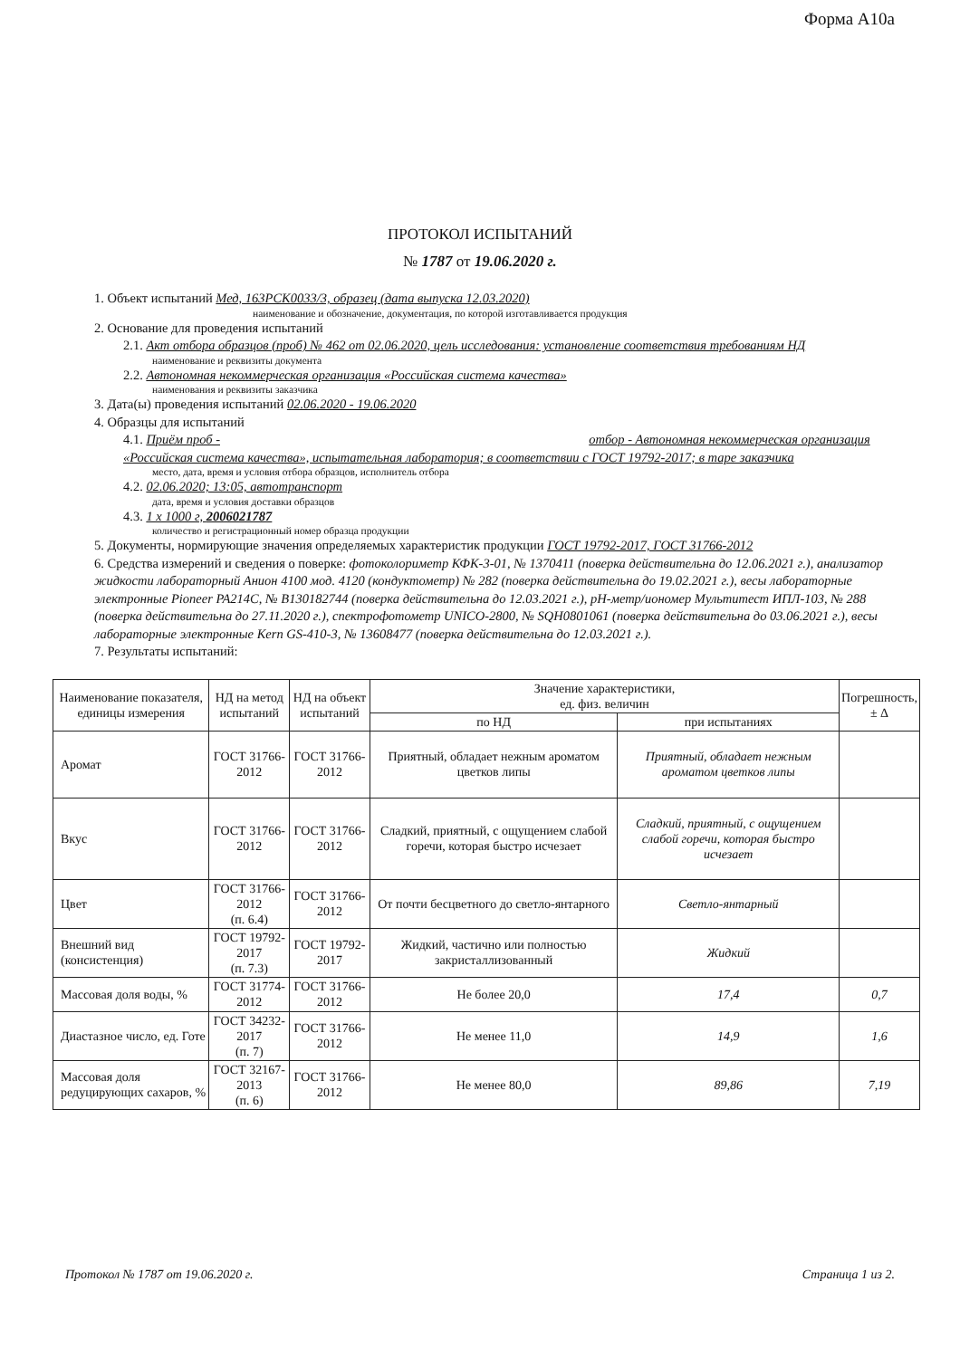Форма А10а
ПРОТОКОЛ ИСПЫТАНИЙ
№ 1787 от 19.06.2020 г.
1. Объект испытаний Мед, 163РСК0033/3, образец (дата выпуска 12.03.2020)
наименование и обозначение, документация, по которой изготавливается продукция
2. Основание для проведения испытаний
2.1. Акт отбора образцов (проб) № 462 от 02.06.2020, цель исследования: установление соответствия требованиям НД
наименование и реквизиты документа
2.2. Автономная некоммерческая организация «Российская система качества»
наименования и реквизиты заказчика
3. Дата(ы) проведения испытаний 02.06.2020 - 19.06.2020
4. Образцы для испытаний
4.1. Приём проб - отбор - Автономная некоммерческая организация «Российская система качества», испытательная лаборатория; в соответствии с ГОСТ 19792-2017; в таре заказчика
место, дата, время и условия отбора образцов, исполнитель отбора
4.2. 02.06.2020; 13:05, автотранспорт
дата, время и условия доставки образцов
4.3. 1 х 1000 г, 2006021787
количество и регистрационный номер образца продукции
5. Документы, нормирующие значения определяемых характеристик продукции ГОСТ 19792-2017, ГОСТ 31766-2012
6. Средства измерений и сведения о поверке: фотоколориметр КФК-3-01, № 1370411 (поверка действительна до 12.06.2021 г.), анализатор жидкости лабораторный Анион 4100 мод. 4120 (кондуктометр) № 282 (поверка действительна до 19.02.2021 г.), весы лабораторные электронные Pioneer PA214C, № B130182744 (поверка действительна до 12.03.2021 г.), pH-метр/иономер Мультитест ИПЛ-103, № 288 (поверка действительна до 27.11.2020 г.), спектрофотометр UNICO-2800, № SQH0801061 (поверка действительна до 03.06.2021 г.), весы лабораторные электронные Kern GS-410-3, № 13608477 (поверка действительна до 12.03.2021 г.).
7. Результаты испытаний:
| Наименование показателя, единицы измерения | НД на метод испытаний | НД на объект испытаний | Значение характеристики, ед. физ. величин | | Погрешность, ± Δ |
| --- | --- | --- | --- | --- | --- |
| | | | по НД | при испытаниях | |
| Аромат | ГОСТ 31766- 2012 | ГОСТ 31766-2012 | Приятный, обладает нежным ароматом цветков липы | Приятный, обладает нежным ароматом цветков липы | |
| Вкус | ГОСТ 31766- 2012 | ГОСТ 31766-2012 | Сладкий, приятный, с ощущением слабой горечи, которая быстро исчезает | Сладкий, приятный, с ощущением слабой горечи, которая быстро исчезает | |
| Цвет | ГОСТ 31766-2012 (п. 6.4) | ГОСТ 31766-2012 | От почти бесцветного до светло-янтарного | Светло-янтарный | |
| Внешний вид (консистенция) | ГОСТ 19792-2017 (п. 7.3) | ГОСТ 19792-2017 | Жидкий, частично или полностью закристаллизованный | Жидкий | |
| Массовая доля воды, % | ГОСТ 31774-2012 | ГОСТ 31766-2012 | Не более 20,0 | 17,4 | 0,7 |
| Диастазное число, ед. Готе | ГОСТ 34232-2017 (п. 7) | ГОСТ 31766-2012 | Не менее 11,0 | 14,9 | 1,6 |
| Массовая доля редуцирующих сахаров, % | ГОСТ 32167-2013 (п. 6) | ГОСТ 31766-2012 | Не менее 80,0 | 89,86 | 7,19 |
Протокол № 1787 от 19.06.2020 г. Страница 1 из 2.